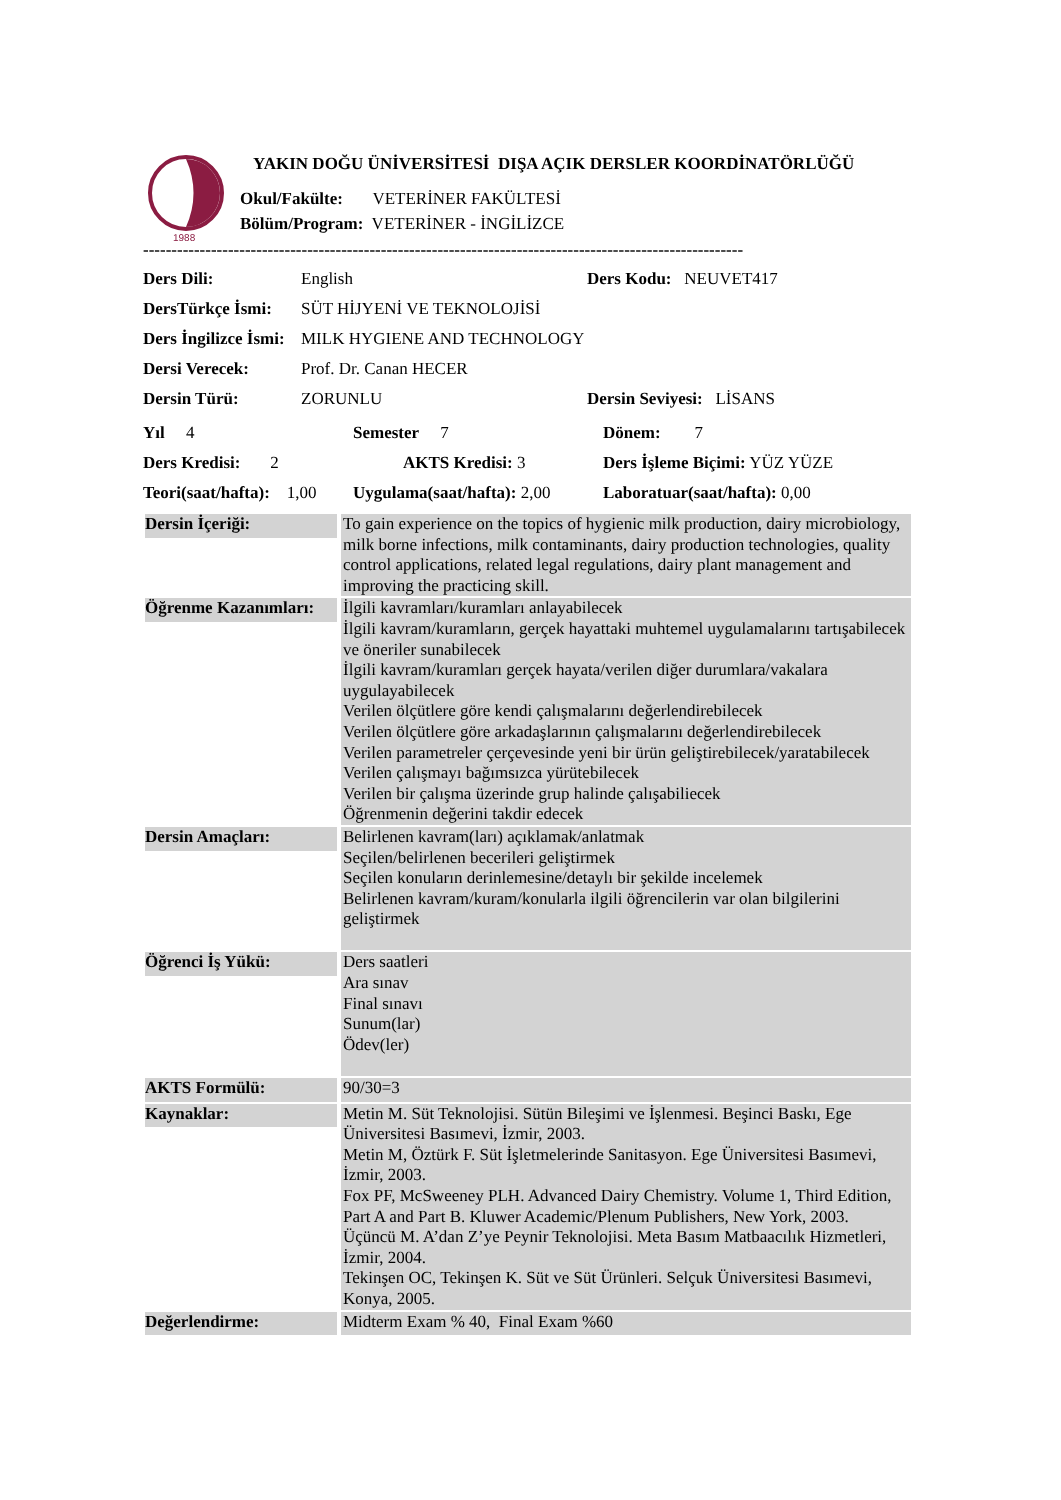1988
YAKIN DOĞU ÜNİVERSİTESİ DIŞA AÇIK DERSLER KOORDİNATÖRLÜĞÜ
Okul/Fakülte: VETERİNER FAKÜLTESİ
Bölüm/Program: VETERİNER - İNGİLİZCE
----------------------------------------------------------------------------------------------------------
| Ders Dili: | English | Ders Kodu: NEUVET417 |
| DersTürkçe İsmi: | SÜT HİJYENİ VE TEKNOLOJİSİ | |
| Ders İngilizce İsmi: | MILK HYGIENE AND TECHNOLOGY | |
| Dersi Verecek: | Prof. Dr. Canan HECER | |
| Dersin Türü: | ZORUNLU | Dersin Seviyesi: LİSANS |
| Yıl 4 | Semester 7 | Dönem: 7 |
| Ders Kredisi: 2 | AKTS Kredisi: 3 | Ders İşleme Biçimi: YÜZ YÜZE |
| Teori(saat/hafta): 1,00 | Uygulama(saat/hafta): 2,00 | Laboratuar(saat/hafta): 0,00 |
| Dersin İçeriği: | To gain experience on the topics of hygienic milk production, dairy microbiology, milk borne infections, milk contaminants, dairy production technologies, quality control applications, related legal regulations, dairy plant management and improving the practicing skill. |
| Öğrenme Kazanımları: | İlgili kavramları/kuramları anlayabilecek İlgili kavram/kuramların, gerçek hayattaki muhtemel uygulamalarını tartışabilecek ve öneriler sunabilecek İlgili kavram/kuramları gerçek hayata/verilen diğer durumlara/vakalara uygulayabilecek Verilen ölçütlere göre kendi çalışmalarını değerlendirebilecek Verilen ölçütlere göre arkadaşlarının çalışmalarını değerlendirebilecek Verilen parametreler çerçevesinde yeni bir ürün geliştirebilecek/yaratabilecek Verilen çalışmayı bağımsızca yürütebilecek Verilen bir çalışma üzerinde grup halinde çalışabiliecek Öğrenmenin değerini takdir edecek |
| Dersin Amaçları: | Belirlenen kavram(ları) açıklamak/anlatmak Seçilen/belirlenen becerileri geliştirmek Seçilen konuların derinlemesine/detaylı bir şekilde incelemek Belirlenen kavram/kuram/konularla ilgili öğrencilerin var olan bilgilerini geliştirmek |
| Öğrenci İş Yükü: | Ders saatleri Ara sınav Final sınavı Sunum(lar) Ödev(ler) |
| AKTS Formülü: | 90/30=3 |
| Kaynaklar: | Metin M. Süt Teknolojisi. Sütün Bileşimi ve İşlenmesi. Beşinci Baskı, Ege Üniversitesi Basımevi, İzmir, 2003. Metin M, Öztürk F. Süt İşletmelerinde Sanitasyon. Ege Üniversitesi Basımevi, İzmir, 2003. Fox PF, McSweeney PLH. Advanced Dairy Chemistry. Volume 1, Third Edition, Part A and Part B. Kluwer Academic/Plenum Publishers, New York, 2003. Üçüncü M. A’dan Z’ye Peynir Teknolojisi. Meta Basım Matbaacılık Hizmetleri, İzmir, 2004. Tekinşen OC, Tekinşen K. Süt ve Süt Ürünleri. Selçuk Üniversitesi Basımevi, Konya, 2005. |
| Değerlendirme: | Midterm Exam % 40, Final Exam %60 |